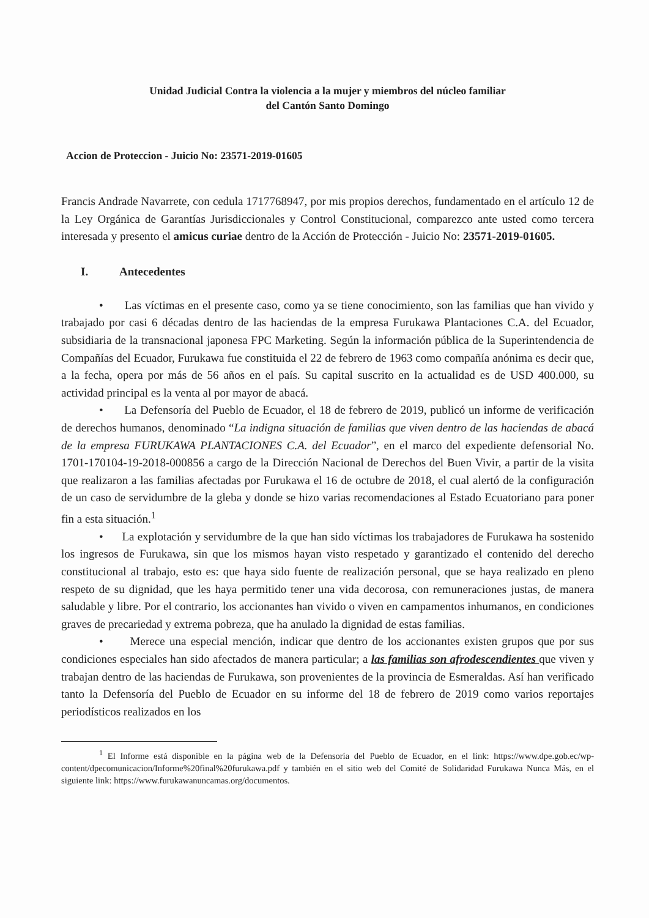Unidad Judicial Contra la violencia a la mujer y miembros del núcleo familiar
del Cantón Santo Domingo
Accion de Proteccion - Juicio No: 23571-2019-01605
Francis Andrade Navarrete, con cedula 1717768947, por mis propios derechos, fundamentado en el artículo 12 de la Ley Orgánica de Garantías Jurisdiccionales y Control Constitucional, comparezco ante usted como tercera interesada y presento el amicus curiae dentro de la Acción de Protección - Juicio No: 23571-2019-01605.
I. Antecedentes
• Las víctimas en el presente caso, como ya se tiene conocimiento, son las familias que han vivido y trabajado por casi 6 décadas dentro de las haciendas de la empresa Furukawa Plantaciones C.A. del Ecuador, subsidiaria de la transnacional japonesa FPC Marketing. Según la información pública de la Superintendencia de Compañías del Ecuador, Furukawa fue constituida el 22 de febrero de 1963 como compañía anónima es decir que, a la fecha, opera por más de 56 años en el país. Su capital suscrito en la actualidad es de USD 400.000, su actividad principal es la venta al por mayor de abacá.
• La Defensoría del Pueblo de Ecuador, el 18 de febrero de 2019, publicó un informe de verificación de derechos humanos, denominado “La indigna situación de familias que viven dentro de las haciendas de abacá de la empresa FURUKAWA PLANTACIONES C.A. del Ecuador”, en el marco del expediente defensorial No. 1701-170104-19-2018-000856 a cargo de la Dirección Nacional de Derechos del Buen Vivir, a partir de la visita que realizaron a las familias afectadas por Furukawa el 16 de octubre de 2018, el cual alertó de la configuración de un caso de servidumbre de la gleba y donde se hizo varias recomendaciones al Estado Ecuatoriano para poner fin a esta situación.<sup>1</sup>
• La explotación y servidumbre de la que han sido víctimas los trabajadores de Furukawa ha sostenido los ingresos de Furukawa, sin que los mismos hayan visto respetado y garantizado el contenido del derecho constitucional al trabajo, esto es: que haya sido fuente de realización personal, que se haya realizado en pleno respeto de su dignidad, que les haya permitido tener una vida decorosa, con remuneraciones justas, de manera saludable y libre. Por el contrario, los accionantes han vivido o viven en campamentos inhumanos, en condiciones graves de precariedad y extrema pobreza, que ha anulado la dignidad de estas familias.
• Merece una especial mención, indicar que dentro de los accionantes existen grupos que por sus condiciones especiales han sido afectados de manera particular; a las familias son afrodescendientes que viven y trabajan dentro de las haciendas de Furukawa, son provenientes de la provincia de Esmeraldas. Así han verificado tanto la Defensoría del Pueblo de Ecuador en su informe del 18 de febrero de 2019 como varios reportajes periodísticos realizados en los
<sup>1</sup> El Informe está disponible en la página web de la Defensoría del Pueblo de Ecuador, en el link: https://www.dpe.gob.ec/wp-content/dpecomunicacion/Informe%20final%20furukawa.pdf y también en el sitio web del Comité de Solidaridad Furukawa Nunca Más, en el siguiente link: https://www.furukawanuncamas.org/documentos.